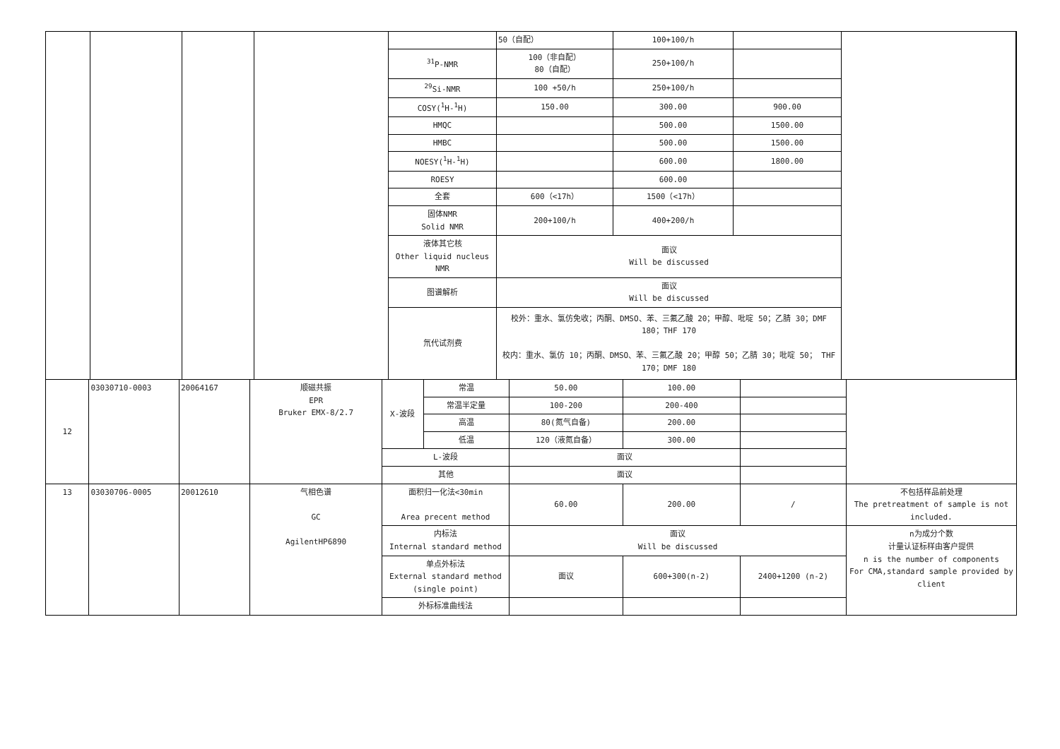| | | | | | 50（自配） | 100+100/h | | |
| | | | | <sup>31</sup>P-NMR | 100（非自配） 80（自配） | 250+100/h | | |
| | | | | <sup>29</sup>Si-NMR | 100 +50/h | 250+100/h | | |
| | | | | COSY(<sup>1</sup>H-<sup>1</sup>H) | 150.00 | 300.00 | 900.00 | |
| | | | | HMQC | | 500.00 | 1500.00 | |
| | | | | HMBC | | 500.00 | 1500.00 | |
| | | | | NOESY(<sup>1</sup>H-<sup>1</sup>H) | | 600.00 | 1800.00 | |
| | | | | ROESY | | 600.00 | | |
| | | | | 全套 | 600（<17h） | 1500（<17h） | | |
| | | | | 固体NMR Solid NMR | 200+100/h | 400+200/h | | |
| | | | | 液体其它核 Other liquid nucleus NMR | 面议 Will be discussed | | | |
| | | | | 图谱解析 | 面议 Will be discussed | | | |
| | | | | 氘代试剂费 | 校外：重水、氯仿免收；丙酮、DMSO、苯、三氟乙酸 20；甲醇、吡啶 50；乙腈 30；DMF 180；THF 170 校内：重水、氯仿 10；丙酮、DMSO、苯、三氟乙酸 20；甲醇 50；乙腈 30；吡啶 50； THF 170；DMF 180 | | | |
| 12 | 03030710-0003 | 20064167 | 顺磁共振 EPR Bruker EMX-8/2.7 | X-波段 | 常温 | 50.00 | 100.00 | | |
| | | | | | 常温半定量 | 100-200 | 200-400 | | |
| | | | | | 高温 | 80(氮气自备) | 200.00 | | |
| | | | | | 低温 | 120（液氮自备） | 300.00 | | |
| | | | | L-波段 | | 面议 | | | |
| | | | | 其他 | | 面议 | | | |
| 13 | 03030706-0005 | 20012610 | 气相色谱 GC AgilentHP6890 | 面积归一化法<30min Area precent method | | 60.00 | 200.00 | / | 不包括样品前处理 The pretreatment of sample is not included. |
| | | | | 内标法 Internal standard method | | 面议 Will be discussed | | | n为成分个数 计量认证标样由客户提供 n is the number of components For CMA,standard sample provided by client |
| | | | | 单点外标法 External standard method (single point) | | 面议 | 600+300(n-2) | 2400+1200 (n-2) | |
| | | | | 外标标准曲线法 | | | | | |